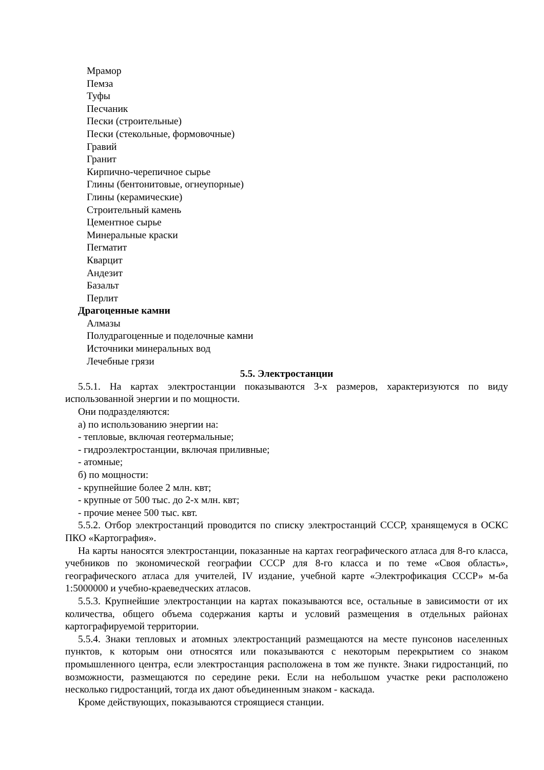Мрамор
Пемза
Туфы
Песчаник
Пески (строительные)
Пески (стекольные, формовочные)
Гравий
Гранит
Кирпично-черепичное сырье
Глины (бентонитовые, огнеупорные)
Глины (керамические)
Строительный камень
Цементное сырье
Минеральные краски
Пегматит
Кварцит
Андезит
Базальт
Перлит
Драгоценные камни
Алмазы
Полудрагоценные и поделочные камни
Источники минеральных вод
Лечебные грязи
5.5. Электростанции
5.5.1. На картах электростанции показываются 3-х размеров, характеризуются по виду использованной энергии и по мощности.
Они подразделяются:
а) по использованию энергии на:
- тепловые, включая геотермальные;
- гидроэлектростанции, включая приливные;
- атомные;
б) по мощности:
- крупнейшие более 2 млн. квт;
- крупные от 500 тыс. до 2-х млн. квт;
- прочие менее 500 тыс. квт.
5.5.2. Отбор электростанций проводится по списку электростанций СССР, хранящемуся в ОСКС ПКО «Картография».
На карты наносятся электростанции, показанные на картах географического атласа для 8-го класса, учебников по экономической географии СССР для 8-го класса и по теме «Своя область», географического атласа для учителей, IV издание, учебной карте «Электрофикация СССР» м-ба 1:5000000 и учебно-краеведческих атласов.
5.5.3. Крупнейшие электростанции на картах показываются все, остальные в зависимости от их количества, общего объема содержания карты и условий размещения в отдельных районах картографируемой территории.
5.5.4. Знаки тепловых и атомных электростанций размещаются на месте пунсонов населенных пунктов, к которым они относятся или показываются с некоторым перекрытием со знаком промышленного центра, если электростанция расположена в том же пункте. Знаки гидростанций, по возможности, размещаются по середине реки. Если на небольшом участке реки расположено несколько гидростанций, тогда их дают объединенным знаком - каскада.
Кроме действующих, показываются строящиеся станции.